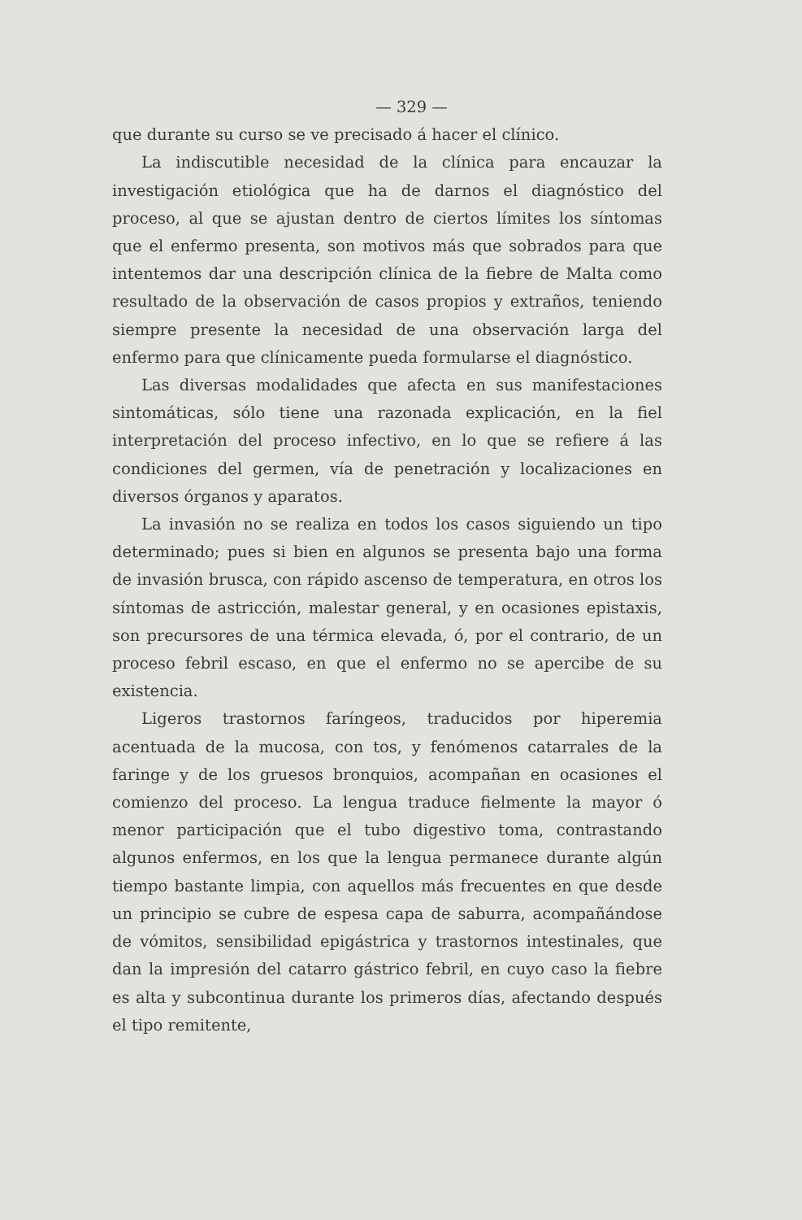— 329 —
que durante su curso se ve precisado á hacer el clínico.
La indiscutible necesidad de la clínica para encauzar la investigación etiológica que ha de darnos el diagnóstico del proceso, al que se ajustan dentro de ciertos límites los síntomas que el enfermo presenta, son motivos más que sobrados para que intentemos dar una descripción clínica de la fiebre de Malta como resultado de la observación de casos propios y extraños, teniendo siempre presente la necesidad de una observación larga del enfermo para que clínicamente pueda formularse el diagnóstico.
Las diversas modalidades que afecta en sus manifestaciones sintomáticas, sólo tiene una razonada explicación, en la fiel interpretación del proceso infectivo, en lo que se refiere á las condiciones del germen, vía de penetración y localizaciones en diversos órganos y aparatos.
La invasión no se realiza en todos los casos siguiendo un tipo determinado; pues si bien en algunos se presenta bajo una forma de invasión brusca, con rápido ascenso de temperatura, en otros los síntomas de astricción, malestar general, y en ocasiones epistaxis, son precursores de una térmica elevada, ó, por el contrario, de un proceso febril escaso, en que el enfermo no se apercibe de su existencia.
Ligeros trastornos faríngeos, traducidos por hiperemia acentuada de la mucosa, con tos, y fenómenos catarrales de la faringe y de los gruesos bronquios, acompañan en ocasiones el comienzo del proceso. La lengua traduce fielmente la mayor ó menor participación que el tubo digestivo toma, contrastando algunos enfermos, en los que la lengua permanece durante algún tiempo bastante limpia, con aquellos más frecuentes en que desde un principio se cubre de espesa capa de saburra, acompañándose de vómitos, sensibilidad epigástrica y trastornos intestinales, que dan la impresión del catarro gástrico febril, en cuyo caso la fiebre es alta y subcontinua durante los primeros días, afectando después el tipo remitente,